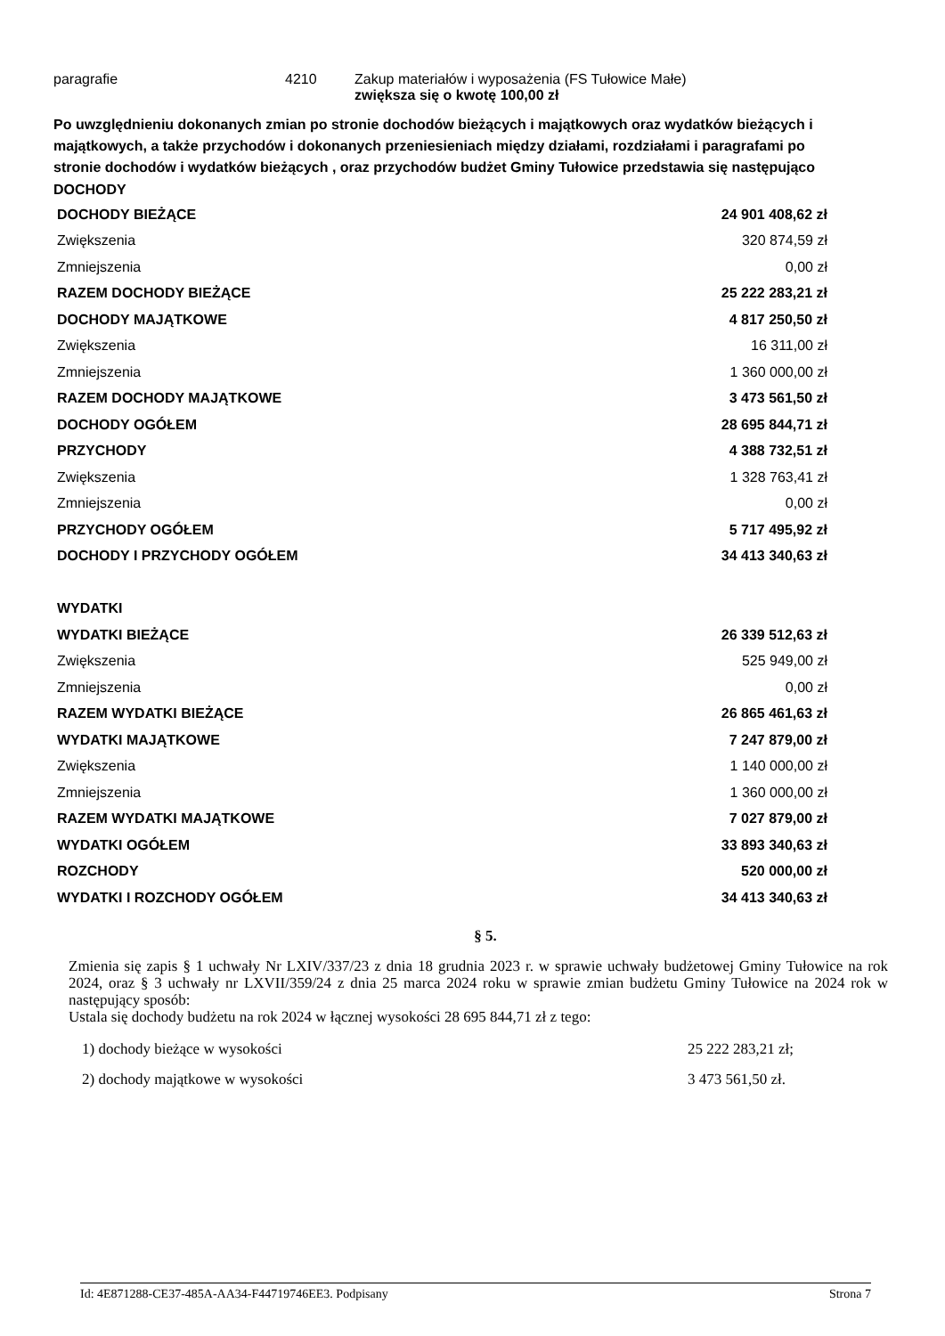paragrafie 4210 Zakup materiałów i wyposażenia (FS Tułowice Małe)
zwiększa się o kwotę 100,00 zł
Po uwzględnieniu dokonanych zmian po stronie dochodów bieżących i majątkowych oraz wydatków bieżących i majątkowych, a także przychodów i dokonanych przeniesieniach między działami, rozdziałami i paragrafami po stronie dochodów i wydatków bieżących , oraz przychodów budżet Gminy Tułowice przedstawia się następująco
DOCHODY
| DOCHODY BIEŻĄCE | 24 901 408,62 zł |
| Zwiększenia | 320 874,59 zł |
| Zmniejszenia | 0,00 zł |
| RAZEM DOCHODY BIEŻĄCE | 25 222 283,21 zł |
| DOCHODY MAJĄTKOWE | 4 817 250,50 zł |
| Zwiększenia | 16 311,00 zł |
| Zmniejszenia | 1 360 000,00 zł |
| RAZEM DOCHODY MAJĄTKOWE | 3 473 561,50 zł |
| DOCHODY OGÓŁEM | 28 695 844,71 zł |
| PRZYCHODY | 4 388 732,51 zł |
| Zwiększenia | 1 328 763,41 zł |
| Zmniejszenia | 0,00 zł |
| PRZYCHODY OGÓŁEM | 5 717 495,92 zł |
| DOCHODY I PRZYCHODY OGÓŁEM | 34 413 340,63 zł |
| WYDATKI | |
| WYDATKI BIEŻĄCE | 26 339 512,63 zł |
| Zwiększenia | 525 949,00 zł |
| Zmniejszenia | 0,00 zł |
| RAZEM WYDATKI BIEŻĄCE | 26 865 461,63 zł |
| WYDATKI MAJĄTKOWE | 7 247 879,00 zł |
| Zwiększenia | 1 140 000,00 zł |
| Zmniejszenia | 1 360 000,00 zł |
| RAZEM WYDATKI MAJĄTKOWE | 7 027 879,00 zł |
| WYDATKI OGÓŁEM | 33 893 340,63 zł |
| ROZCHODY | 520 000,00 zł |
| WYDATKI I ROZCHODY OGÓŁEM | 34 413 340,63 zł |
§ 5.
Zmienia się zapis § 1 uchwały Nr LXIV/337/23 z dnia 18 grudnia 2023 r. w sprawie uchwały budżetowej Gminy Tułowice na rok 2024, oraz § 3 uchwały nr LXVII/359/24 z dnia 25 marca 2024 roku w sprawie zmian budżetu Gminy Tułowice na 2024 rok w następujący sposób:
Ustala się dochody budżetu na rok 2024 w łącznej wysokości 28 695 844,71 zł z tego:
1) dochody bieżące w wysokości 25 222 283,21 zł;
2) dochody majątkowe w wysokości 3 473 561,50 zł.
Id: 4E871288-CE37-485A-AA34-F44719746EE3. Podpisany Strona 7